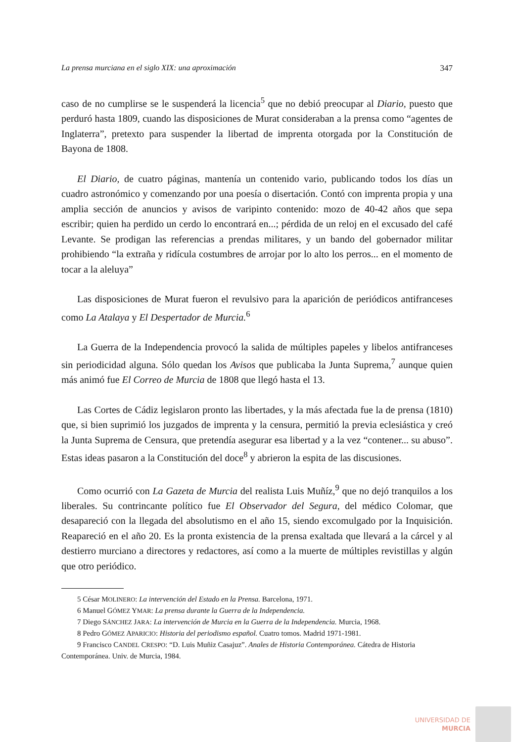La prensa murciana en el siglo XIX: una aproximación 347
caso de no cumplirse se le suspenderá la licencia<sup>5</sup> que no debió preocupar al Diario, puesto que perduró hasta 1809, cuando las disposiciones de Murat consideraban a la prensa como “agentes de Inglaterra”, pretexto para suspender la libertad de imprenta otorgada por la Constitución de Bayona de 1808.
El Diario, de cuatro páginas, mantenía un contenido vario, publicando todos los días un cuadro astronómico y comenzando por una poesía o disertación. Contó con imprenta propia y una amplia sección de anuncios y avisos de varipinto contenido: mozo de 40-42 años que sepa escribir; quien ha perdido un cerdo lo encontrará en...; pérdida de un reloj en el excusado del café Levante. Se prodigan las referencias a prendas militares, y un bando del gobernador militar prohibiendo “la extraña y ridícula costumbres de arrojar por lo alto los perros... en el momento de tocar a la aleluya”
Las disposiciones de Murat fueron el revulsivo para la aparición de periódicos antifranceses como La Atalaya y El Despertador de Murcia.<sup>6</sup>
La Guerra de la Independencia provocó la salida de múltiples papeles y libelos antifranceses sin periodicidad alguna. Sólo quedan los Avisos que publicaba la Junta Suprema,<sup>7</sup> aunque quien más animó fue El Correo de Murcia de 1808 que llegó hasta el 13.
Las Cortes de Cádiz legislaron pronto las libertades, y la más afectada fue la de prensa (1810) que, si bien suprimió los juzgados de imprenta y la censura, permitió la previa eclesiástica y creó la Junta Suprema de Censura, que pretendía asegurar esa libertad y a la vez “contener... su abuso”. Estas ideas pasaron a la Constitución del doce<sup>8</sup> y abrieron la espita de las discusiones.
Como ocurrió con La Gazeta de Murcia del realista Luis Muñíz,<sup>9</sup> que no dejó tranquilos a los liberales. Su contrincante político fue El Observador del Segura, del médico Colomar, que desapareció con la llegada del absolutismo en el año 15, siendo excomulgado por la Inquisición. Reapareció en el año 20. Es la pronta existencia de la prensa exaltada que llevará a la cárcel y al destierro murciano a directores y redactores, así como a la muerte de múltiples revistillas y algún que otro periódico.
5 César MOLINERO: La intervención del Estado en la Prensa. Barcelona, 1971.
6 Manuel GÓMEZ YMAR: La prensa durante la Guerra de la Independencia.
7 Diego SÁNCHEZ JARA: La intervención de Murcia en la Guerra de la Independencia. Murcia, 1968.
8 Pedro GÓMEZ APARICIO: Historia del periodismo español. Cuatro tomos. Madrid 1971-1981.
9 Francisco CANDEL CRESPO: “D. Luis Muñiz Casajuz”. Anales de Historia Contemporánea. Cátedra de Historia Contemporánea. Univ. de Murcia, 1984.
UNIVERSIDAD DE
MURCIA